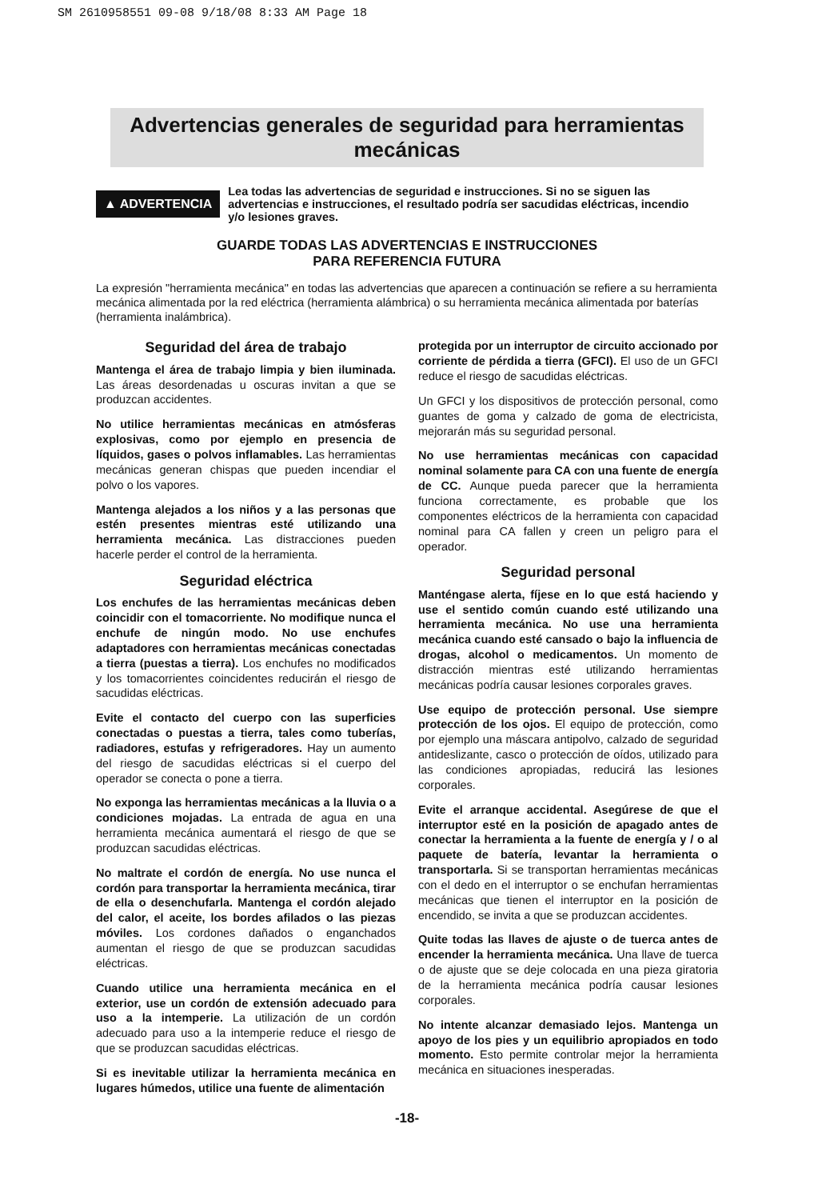SM 2610958551 09-08 9/18/08 8:33 AM Page 18
Advertencias generales de seguridad para herramientas mecánicas
▲ ADVERTENCIA
Lea todas las advertencias de seguridad e instrucciones. Si no se siguen las advertencias e instrucciones, el resultado podría ser sacudidas eléctricas, incendio y/o lesiones graves.
GUARDE TODAS LAS ADVERTENCIAS E INSTRUCCIONES
PARA REFERENCIA FUTURA
La expresión "herramienta mecánica" en todas las advertencias que aparecen a continuación se refiere a su herramienta mecánica alimentada por la red eléctrica (herramienta alámbrica) o su herramienta mecánica alimentada por baterías (herramienta inalámbrica).
Seguridad del área de trabajo
Mantenga el área de trabajo limpia y bien iluminada. Las áreas desordenadas u oscuras invitan a que se produzcan accidentes.
No utilice herramientas mecánicas en atmósferas explosivas, como por ejemplo en presencia de líquidos, gases o polvos inflamables. Las herramientas mecánicas generan chispas que pueden incendiar el polvo o los vapores.
Mantenga alejados a los niños y a las personas que estén presentes mientras esté utilizando una herramienta mecánica. Las distracciones pueden hacerle perder el control de la herramienta.
Seguridad eléctrica
Los enchufes de las herramientas mecánicas deben coincidir con el tomacorriente. No modifique nunca el enchufe de ningún modo. No use enchufes adaptadores con herramientas mecánicas conectadas a tierra (puestas a tierra). Los enchufes no modificados y los tomacorrientes coincidentes reducirán el riesgo de sacudidas eléctricas.
Evite el contacto del cuerpo con las superficies conectadas o puestas a tierra, tales como tuberías, radiadores, estufas y refrigeradores. Hay un aumento del riesgo de sacudidas eléctricas si el cuerpo del operador se conecta o pone a tierra.
No exponga las herramientas mecánicas a la lluvia o a condiciones mojadas. La entrada de agua en una herramienta mecánica aumentará el riesgo de que se produzcan sacudidas eléctricas.
No maltrate el cordón de energía. No use nunca el cordón para transportar la herramienta mecánica, tirar de ella o desenchufarla. Mantenga el cordón alejado del calor, el aceite, los bordes afilados o las piezas móviles. Los cordones dañados o enganchados aumentan el riesgo de que se produzcan sacudidas eléctricas.
Cuando utilice una herramienta mecánica en el exterior, use un cordón de extensión adecuado para uso a la intemperie. La utilización de un cordón adecuado para uso a la intemperie reduce el riesgo de que se produzcan sacudidas eléctricas.
Si es inevitable utilizar la herramienta mecánica en lugares húmedos, utilice una fuente de alimentación
protegida por un interruptor de circuito accionado por corriente de pérdida a tierra (GFCI). El uso de un GFCI reduce el riesgo de sacudidas eléctricas.
Un GFCI y los dispositivos de protección personal, como guantes de goma y calzado de goma de electricista, mejorarán más su seguridad personal.
No use herramientas mecánicas con capacidad nominal solamente para CA con una fuente de energía de CC. Aunque pueda parecer que la herramienta funciona correctamente, es probable que los componentes eléctricos de la herramienta con capacidad nominal para CA fallen y creen un peligro para el operador.
Seguridad personal
Manténgase alerta, fíjese en lo que está haciendo y use el sentido común cuando esté utilizando una herramienta mecánica. No use una herramienta mecánica cuando esté cansado o bajo la influencia de drogas, alcohol o medicamentos. Un momento de distracción mientras esté utilizando herramientas mecánicas podría causar lesiones corporales graves.
Use equipo de protección personal. Use siempre protección de los ojos. El equipo de protección, como por ejemplo una máscara antipolvo, calzado de seguridad antideslizante, casco o protección de oídos, utilizado para las condiciones apropiadas, reducirá las lesiones corporales.
Evite el arranque accidental. Asegúrese de que el interruptor esté en la posición de apagado antes de conectar la herramienta a la fuente de energía y / o al paquete de batería, levantar la herramienta o transportarla. Si se transportan herramientas mecánicas con el dedo en el interruptor o se enchufan herramientas mecánicas que tienen el interruptor en la posición de encendido, se invita a que se produzcan accidentes.
Quite todas las llaves de ajuste o de tuerca antes de encender la herramienta mecánica. Una llave de tuerca o de ajuste que se deje colocada en una pieza giratoria de la herramienta mecánica podría causar lesiones corporales.
No intente alcanzar demasiado lejos. Mantenga un apoyo de los pies y un equilibrio apropiados en todo momento. Esto permite controlar mejor la herramienta mecánica en situaciones inesperadas.
-18-